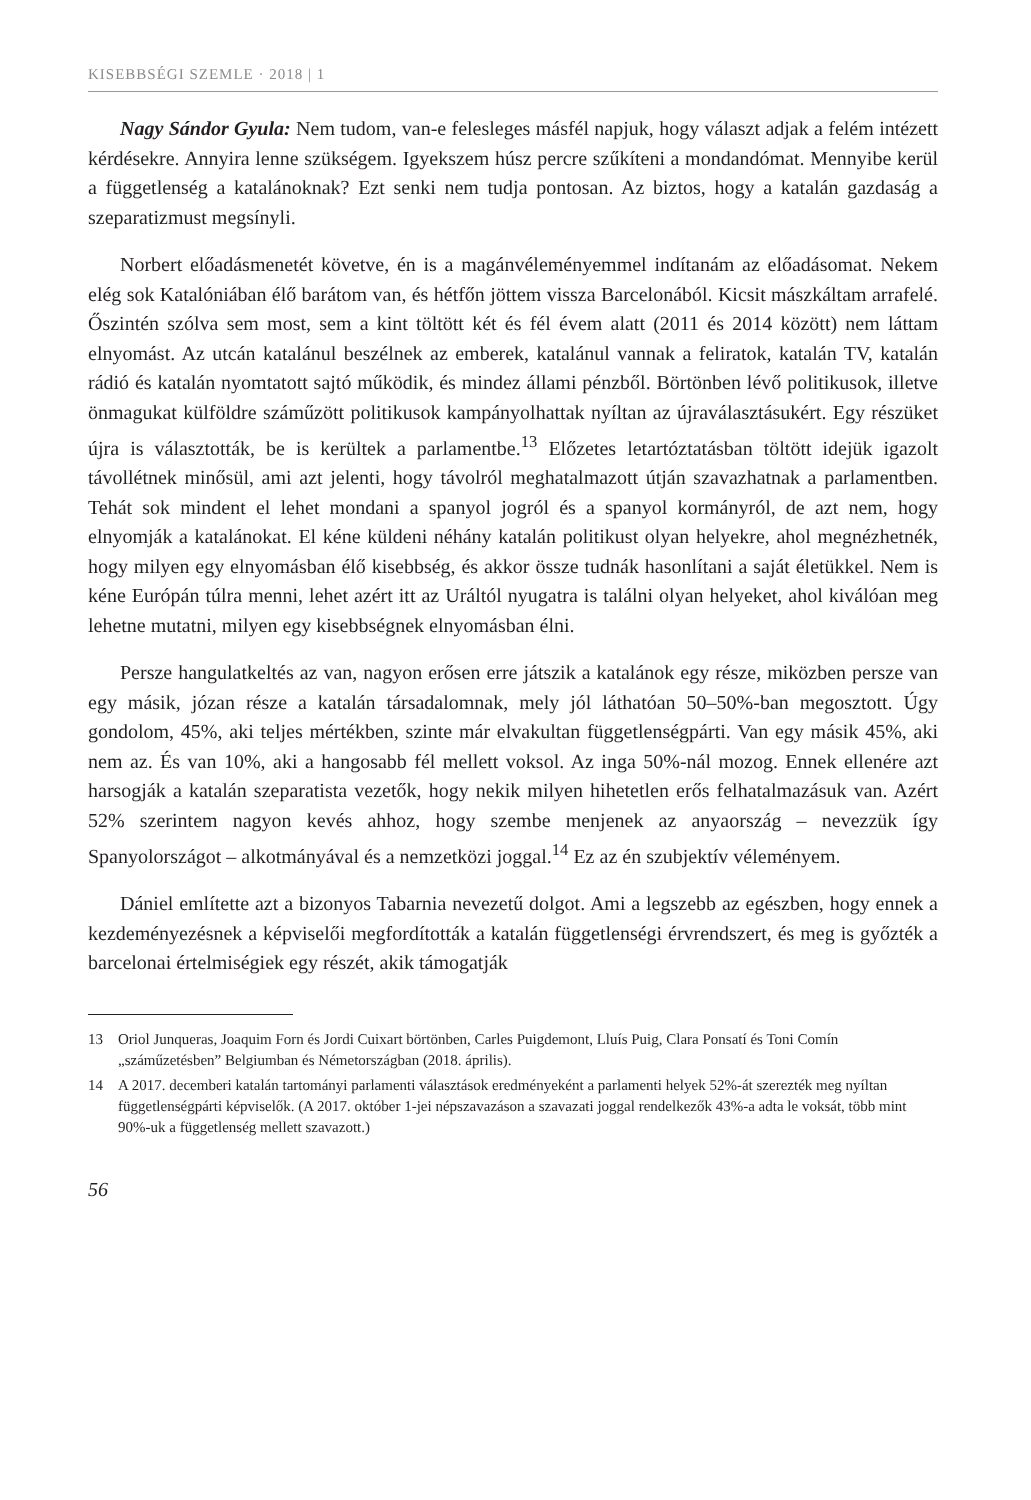KISEBBSÉGI SZEMLE · 2018 | 1
Nagy Sándor Gyula: Nem tudom, van-e felesleges másfél napjuk, hogy választ adjak a felém intézett kérdésekre. Annyira lenne szükségem. Igyekszem húsz percre szűkíteni a mondandómat. Mennyibe kerül a függetlenség a katalánoknak? Ezt senki nem tudja pontosan. Az biztos, hogy a katalán gazdaság a szeparatizmust megsínyli.
Norbert előadásmenetét követve, én is a magánvéleményemmel indítanám az előadásomat. Nekem elég sok Katalóniában élő barátom van, és hétfőn jöttem vissza Barcelonából. Kicsit mászkáltam arrafelé. Őszintén szólva sem most, sem a kint töltött két és fél évem alatt (2011 és 2014 között) nem láttam elnyomást. Az utcán katalánul beszélnek az emberek, katalánul vannak a feliratok, katalán TV, katalán rádió és katalán nyomtatott sajtó működik, és mindez állami pénzből. Börtönben lévő politikusok, illetve önmagukat külföldre száműzött politikusok kampányolhattak nyíltan az újraválasztásukért. Egy részüket újra is választották, be is kerültek a parlamentbe.<sup>13</sup> Előzetes letartóztatásban töltött idejük igazolt távollétnek minősül, ami azt jelenti, hogy távolról meghatalmazott útján szavazhatnak a parlamentben. Tehát sok mindent el lehet mondani a spanyol jogról és a spanyol kormányról, de azt nem, hogy elnyomják a katalánokat. El kéne küldeni néhány katalán politikust olyan helyekre, ahol megnézhetnék, hogy milyen egy elnyomásban élő kisebbség, és akkor össze tudnák hasonlítani a saját életükkel. Nem is kéne Európán túlra menni, lehet azért itt az Uráltól nyugatra is találni olyan helyeket, ahol kiválóan meg lehetne mutatni, milyen egy kisebbségnek elnyomásban élni.
Persze hangulatkeltés az van, nagyon erősen erre játszik a katalánok egy része, miközben persze van egy másik, józan része a katalán társadalomnak, mely jól láthatóan 50–50%-ban megosztott. Úgy gondolom, 45%, aki teljes mértékben, szinte már elvakultan függetlenségpárti. Van egy másik 45%, aki nem az. És van 10%, aki a hangosabb fél mellett voksol. Az inga 50%-nál mozog. Ennek ellenére azt harsogják a katalán szeparatista vezetők, hogy nekik milyen hihetetlen erős felhatalmazásuk van. Azért 52% szerintem nagyon kevés ahhoz, hogy szembe menjenek az anyaország – nevezzük így Spanyolországot – alkotmányával és a nemzetközi joggal.<sup>14</sup> Ez az én szubjektív véleményem.
Dániel említette azt a bizonyos Tabarnia nevezetű dolgot. Ami a legszebb az egészben, hogy ennek a kezdeményezésnek a képviselői megfordították a katalán függetlenségi érvrendszert, és meg is győzték a barcelonai értelmiségiek egy részét, akik támogatják
13 Oriol Junqueras, Joaquim Forn és Jordi Cuixart börtönben, Carles Puigdemont, Lluís Puig, Clara Ponsatí és Toni Comín „száműzetésben” Belgiumban és Németországban (2018. április).
14 A 2017. decemberi katalán tartományi parlamenti választások eredményeként a parlamenti helyek 52%-át szerezték meg nyíltan függetlenségpárti képviselők. (A 2017. október 1-jei népszavazáson a szavazati joggal rendelkezők 43%-a adta le voksát, több mint 90%-uk a függetlenség mellett szavazott.)
56